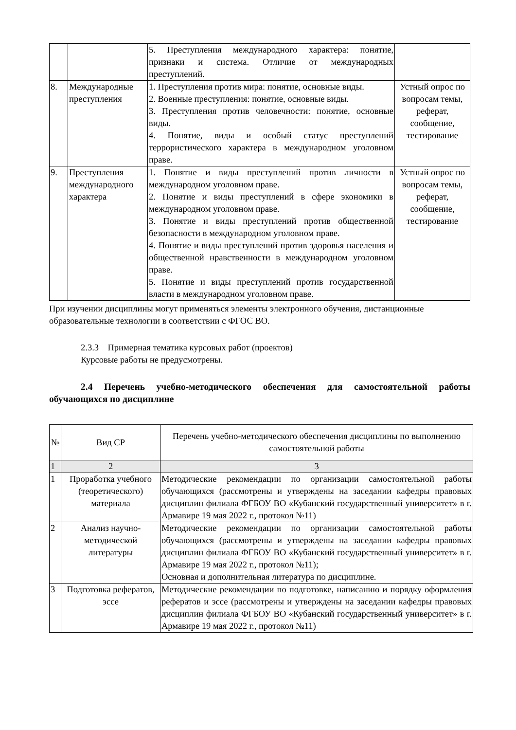| | | 5. Преступления международного характера: понятие, признаки и система. Отличие от международных преступлений. | |
| 8. | Международные преступления | 1. Преступления против мира: понятие, основные виды. 2. Военные преступления: понятие, основные виды. 3. Преступления против человечности: понятие, основные виды. 4. Понятие, виды и особый статус преступлений террористического характера в международном уголовном праве. | Устный опрос по вопросам темы, реферат, сообщение, тестирование |
| 9. | Преступления международного характера | 1. Понятие и виды преступлений против личности в международном уголовном праве. 2. Понятие и виды преступлений в сфере экономики в международном уголовном праве. 3. Понятие и виды преступлений против общественной безопасности в международном уголовном праве. 4. Понятие и виды преступлений против здоровья населения и общественной нравственности в международном уголовном праве. 5. Понятие и виды преступлений против государственной власти в международном уголовном праве. | Устный опрос по вопросам темы, реферат, сообщение, тестирование |
При изучении дисциплины могут применяться элементы электронного обучения, дистанционные образовательные технологии в соответствии с ФГОС ВО.
2.3.3 Примерная тематика курсовых работ (проектов)
Курсовые работы не предусмотрены.
2.4 Перечень учебно-методического обеспечения для самостоятельной работы обучающихся по дисциплине
| № | Вид СР | Перечень учебно-методического обеспечения дисциплины по выполнению самостоятельной работы |
| --- | --- | --- |
| 1 | 2 | 3 |
| 1 | Проработка учебного (теоретического) материала | Методические рекомендации по организации самостоятельной работы обучающихся (рассмотрены и утверждены на заседании кафедры правовых дисциплин филиала ФГБОУ ВО «Кубанский государственный университет» в г. Армавире 19 мая 2022 г., протокол №11) |
| 2 | Анализ научно-методической литературы | Методические рекомендации по организации самостоятельной работы обучающихся (рассмотрены и утверждены на заседании кафедры правовых дисциплин филиала ФГБОУ ВО «Кубанский государственный университет» в г. Армавире 19 мая 2022 г., протокол №11); Основная и дополнительная литература по дисциплине. |
| 3 | Подготовка рефератов, эссе | Методические рекомендации по подготовке, написанию и порядку оформления рефератов и эссе (рассмотрены и утверждены на заседании кафедры правовых дисциплин филиала ФГБОУ ВО «Кубанский государственный университет» в г. Армавире 19 мая 2022 г., протокол №11) |